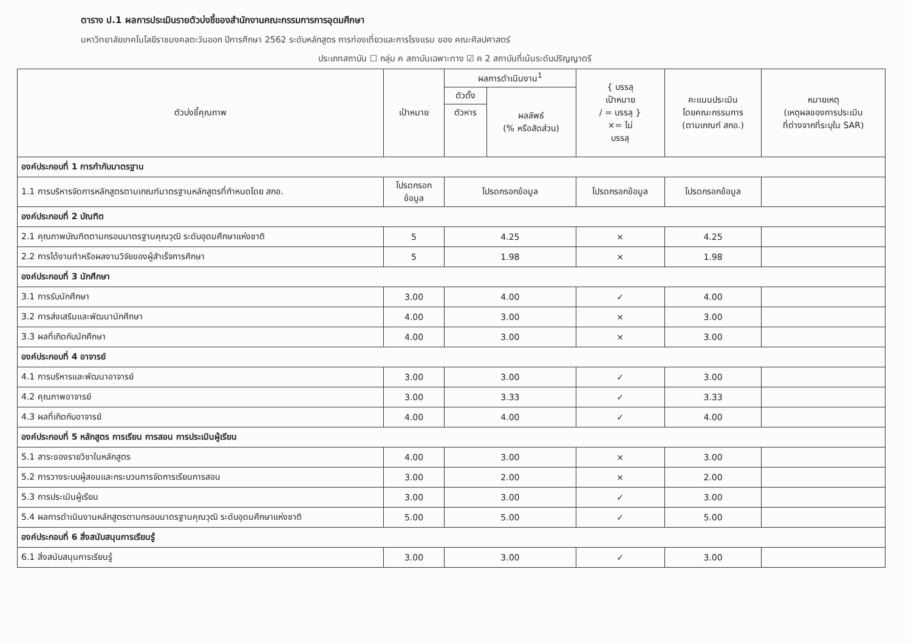ตาราง ป.1 ผลการประเมินรายตัวบ่งชี้ของสำนักงานคณะกรรมการการอุดมศึกษา
มหาวิทยาลัยเทคโนโลยีราชมงคลตะวันออก ปีการศึกษา 2562 ระดับหลักสูตร การท่องเที่ยวและการโรงแรม ของ คณะศิลปศาสตร์
ประเภทสถาบัน ☐ กลุ่ม ค สถาบันเฉพาะทาง ☑ ค 2 สถาบันที่เน้นระดับปริญญาตรี
| ตัวบ่งชี้คุณภาพ | เป้าหมาย | ผลการดำเนินงาน<sup>1</sup> | | { บรรลุ เป้าหมาย / = บรรลุ } ×= ไม่ บรรลุ | คะแนนประเมิน โดยคณะกรรมการ (ตามเกณฑ์ สกอ.) | หมายเหตุ (เหตุผลของการประเมิน ที่ต่างจากที่ระบุใน SAR) |
| --- | --- | --- | --- | --- | --- | --- |
| | | ตัวตั้ง | ผลลัพธ์ (% หรือสัดส่วน) | | | |
| | | ตัวหาร | | | | |
| องค์ประกอบที่ 1 การกำกับมาตรฐาน | | | | | | |
| 1.1 การบริหารจัดการหลักสูตรตามเกณฑ์มาตรฐานหลักสูตรที่กำหนดโดย สกอ. | โปรดกรอก ข้อมูล | โปรดกรอกข้อมูล | | โปรดกรอกข้อมูล | โปรดกรอกข้อมูล | |
| องค์ประกอบที่ 2 บัณฑิต | | | | | | |
| 2.1 คุณภาพบัณฑิตตามกรอบมาตรฐานคุณวุฒิ ระดับอุดมศึกษาแห่งชาติ | 5 | 4.25 | | × | 4.25 | |
| 2.2 การได้งานทำหรือผลงานวิจัยของผู้สำเร็จการศึกษา | 5 | 1.98 | | × | 1.98 | |
| องค์ประกอบที่ 3 นักศึกษา | | | | | | |
| 3.1 การรับนักศึกษา | 3.00 | 4.00 | | ✓ | 4.00 | |
| 3.2 การส่งเสริมและพัฒนานักศึกษา | 4.00 | 3.00 | | × | 3.00 | |
| 3.3 ผลที่เกิดกับนักศึกษา | 4.00 | 3.00 | | × | 3.00 | |
| องค์ประกอบที่ 4 อาจารย์ | | | | | | |
| 4.1 การบริหารและพัฒนาอาจารย์ | 3.00 | 3.00 | | ✓ | 3.00 | |
| 4.2 คุณภาพอาจารย์ | 3.00 | 3.33 | | ✓ | 3.33 | |
| 4.3 ผลที่เกิดกับอาจารย์ | 4.00 | 4.00 | | ✓ | 4.00 | |
| องค์ประกอบที่ 5 หลักสูตร การเรียน การสอน การประเมินผู้เรียน | | | | | | |
| 5.1 สาระของรายวิชาในหลักสูตร | 4.00 | 3.00 | | × | 3.00 | |
| 5.2 การวางระบบผู้สอนและกระบวนการจัดการเรียนการสอน | 3.00 | 2.00 | | × | 2.00 | |
| 5.3 การประเมินผู้เรียน | 3.00 | 3.00 | | ✓ | 3.00 | |
| 5.4 ผลการดำเนินงานหลักสูตรตามกรอบมาตรฐานคุณวุฒิ ระดับอุดมศึกษาแห่งชาติ | 5.00 | 5.00 | | ✓ | 5.00 | |
| องค์ประกอบที่ 6 สิ่งสนับสนุนการเรียนรู้ | | | | | | |
| 6.1 สิ่งสนับสนุนการเรียนรู้ | 3.00 | 3.00 | | ✓ | 3.00 | |